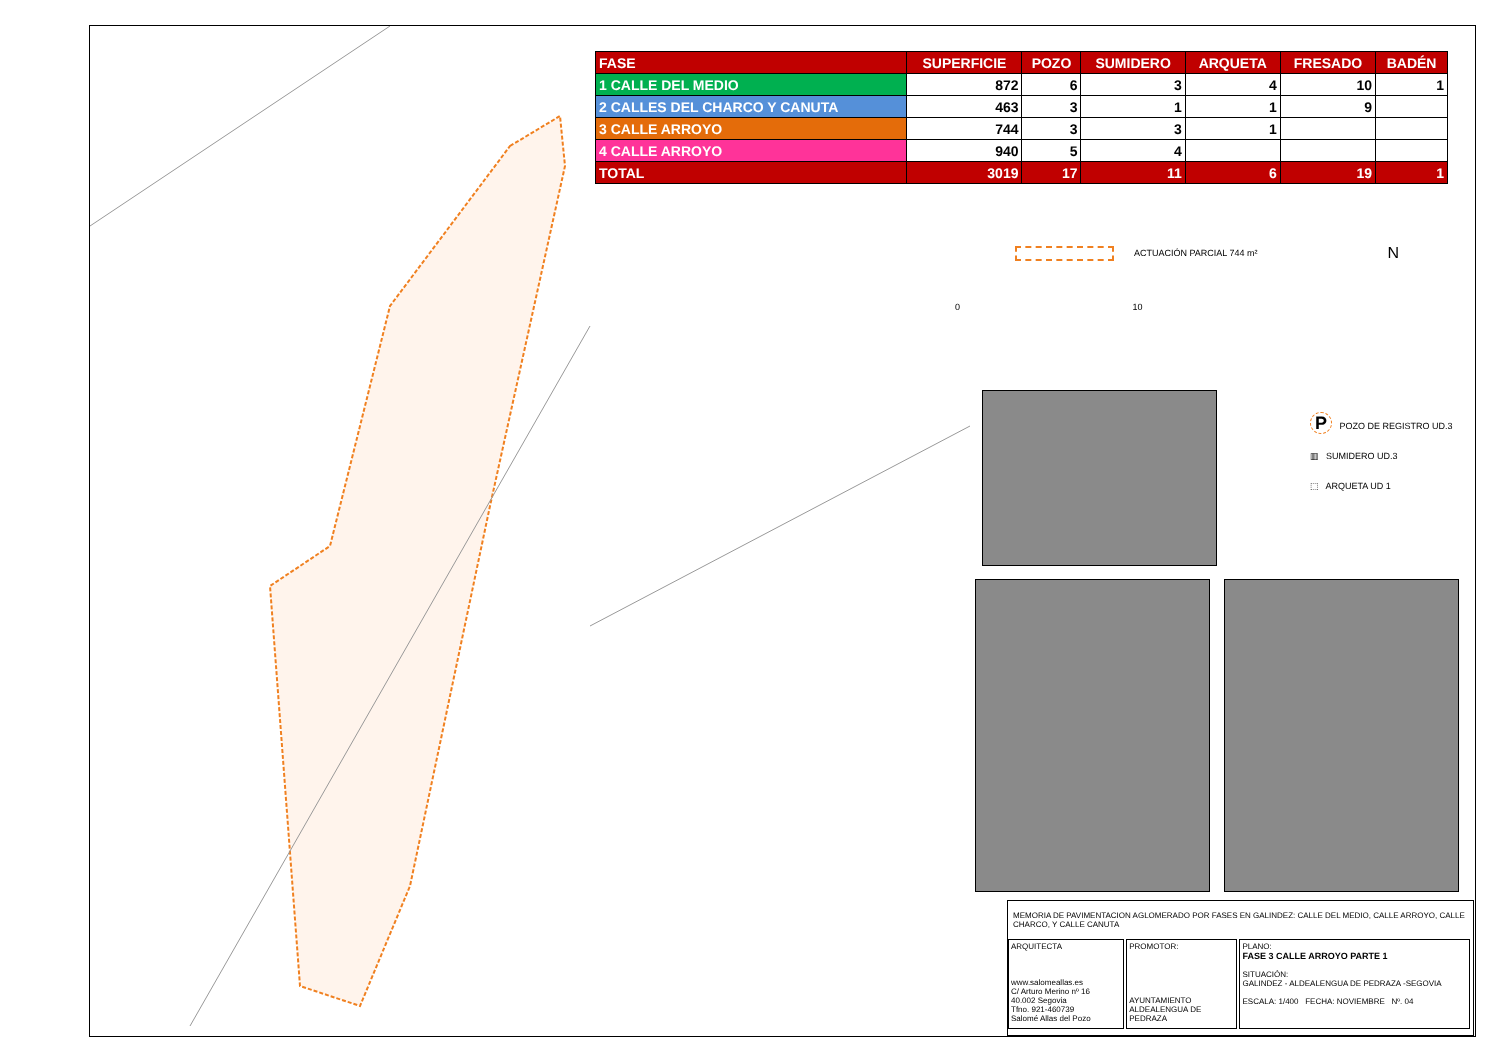| FASE | SUPERFICIE | POZO | SUMIDERO | ARQUETA | FRESADO | BADÉN |
| --- | --- | --- | --- | --- | --- | --- |
| 1 CALLE DEL MEDIO | 872 | 6 | 3 | 4 | 10 | 1 |
| 2 CALLES DEL CHARCO Y CANUTA | 463 | 3 | 1 | 1 | 9 | |
| 3 CALLE ARROYO | 744 | 3 | 3 | 1 | | |
| 4 CALLE ARROYO | 940 | 5 | 4 | | | |
| TOTAL | 3019 | 17 | 11 | 6 | 19 | 1 |
ACTUACIÓN PARCIAL 744 m² N
0 10
P POZO DE REGISTRO UD.3
▥ SUMIDERO UD.3
⬚ ARQUETA UD 1
MEMORIA DE PAVIMENTACION AGLOMERADO POR FASES EN GALINDEZ: CALLE DEL MEDIO, CALLE ARROYO, CALLE CHARCO, Y CALLE CANUTA
ARQUITECTA
www.salomeallas.es
C/ Arturo Merino nº 16
40.002 Segovia
Tfno. 921-460739
Salomé Allas del Pozo
PROMOTOR:
AYUNTAMIENTO
ALDEALENGUA DE PEDRAZA
PLANO:
FASE 3 CALLE ARROYO PARTE 1
SITUACIÓN:
GALINDEZ - ALDEALENGUA DE PEDRAZA -SEGOVIA
ESCALA: 1/400 FECHA: NOVIEMBRE Nº. 04